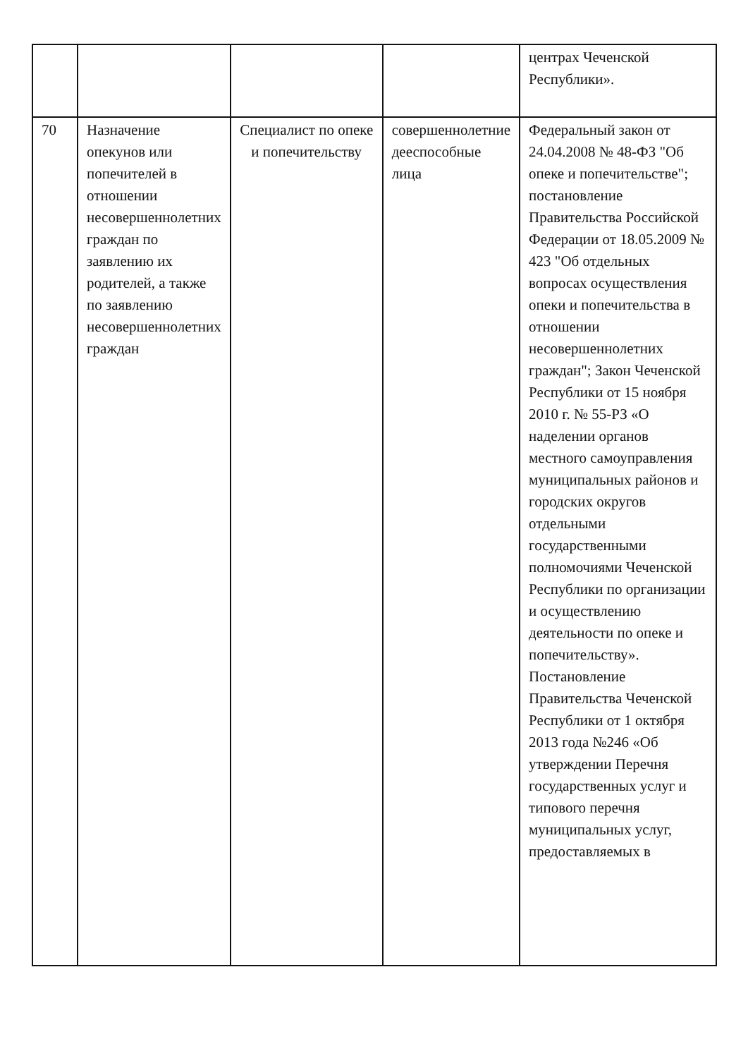| | | | | центрах Чеченской Республики». |
| 70 | Назначение опекунов или попечителей в отношении несовершеннолетних граждан по заявлению их родителей, а также по заявлению несовершеннолетних граждан | Специалист по опеке и попечительству | совершеннолетние дееспособные лица | Федеральный закон от 24.04.2008 № 48-ФЗ "Об опеке и попечительстве"; постановление Правительства Российской Федерации от 18.05.2009 № 423 "Об отдельных вопросах осуществления опеки и попечительства в отношении несовершеннолетних граждан"; Закон Чеченской Республики от 15 ноября 2010 г. № 55-РЗ «О наделении органов местного самоуправления муниципальных районов и городских округов отдельными государственными полномочиями Чеченской Республики по организации и осуществлению деятельности по опеке и попечительству». Постановление Правительства Чеченской Республики от 1 октября 2013 года №246 «Об утверждении Перечня государственных услуг и типового перечня муниципальных услуг, предоставляемых в |